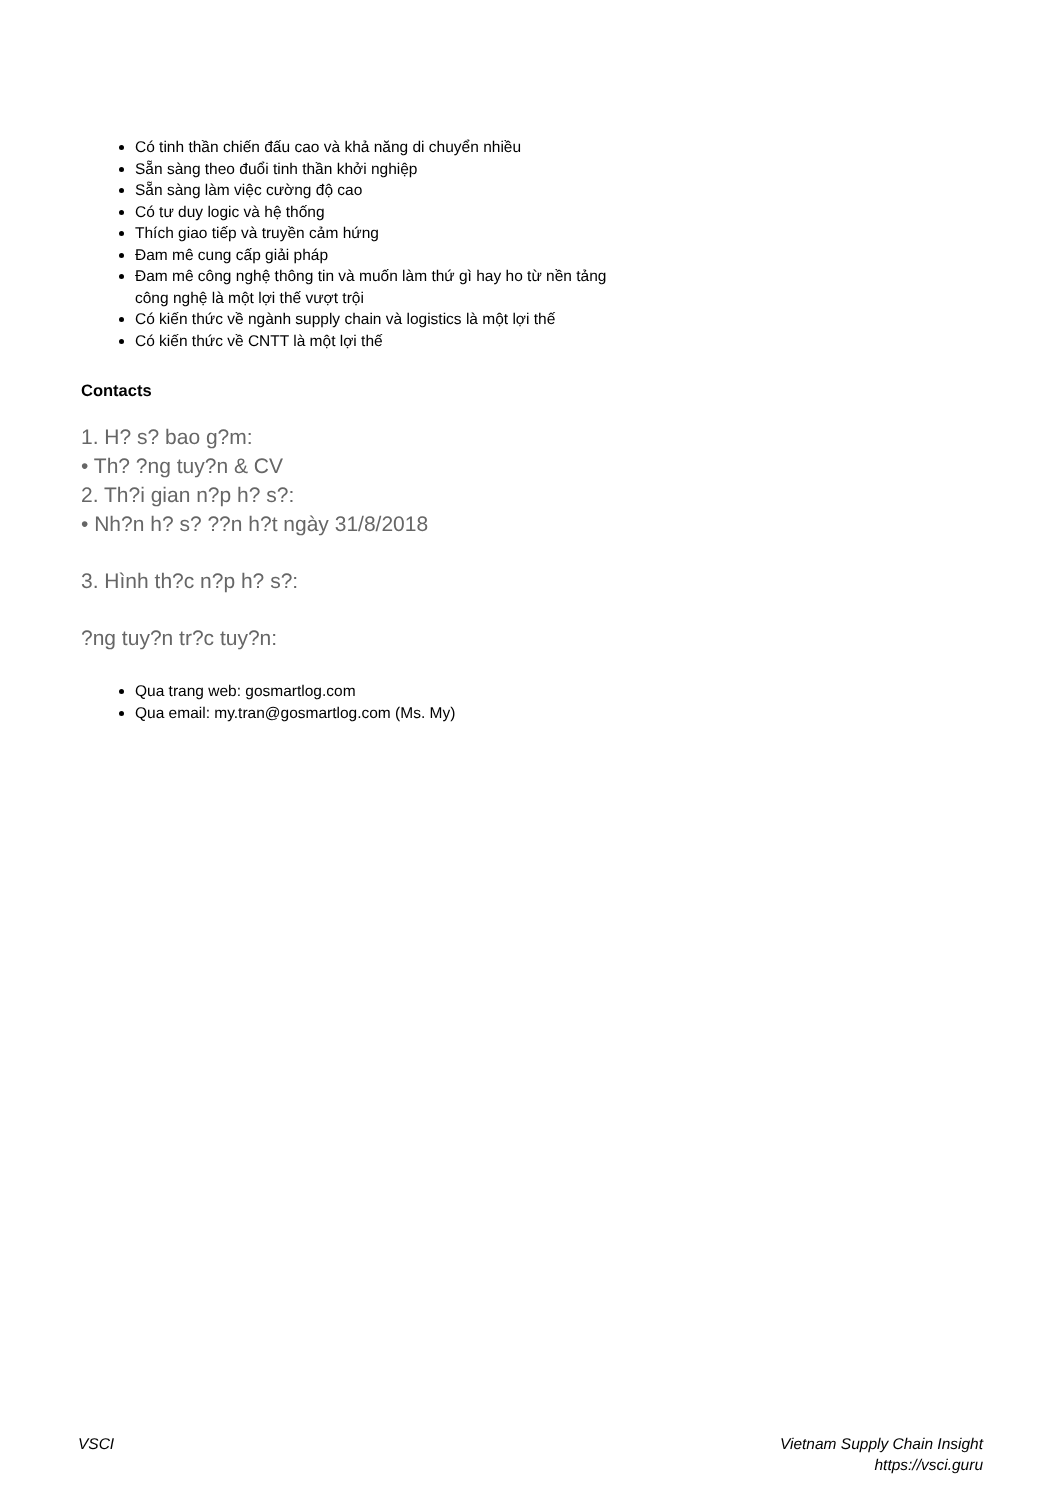Có tinh thần chiến đấu cao và khả năng di chuyển nhiều
Sẵn sàng theo đuổi tinh thần khởi nghiệp
Sẵn sàng làm việc cường độ cao
Có tư duy logic và hệ thống
Thích giao tiếp và truyền cảm hứng
Đam mê cung cấp giải pháp
Đam mê công nghệ thông tin và muốn làm thứ gì hay ho từ nền tảng
công nghệ là một lợi thế vượt trội
Có kiến thức về ngành supply chain và logistics là một lợi thế
Có kiến thức về CNTT là một lợi thế
Contacts
1. H? s? bao g?m:
• Th? ?ng tuy?n & CV
2. Th?i gian n?p h? s?:
• Nh?n h? s? ??n h?t ngày 31/8/2018
3. Hình th?c n?p h? s?:
?ng tuy?n tr?c tuy?n:
Qua trang web: gosmartlog.com
Qua email: my.tran@gosmartlog.com (Ms. My)
VSCI Vietnam Supply Chain Insight
https://vsci.guru